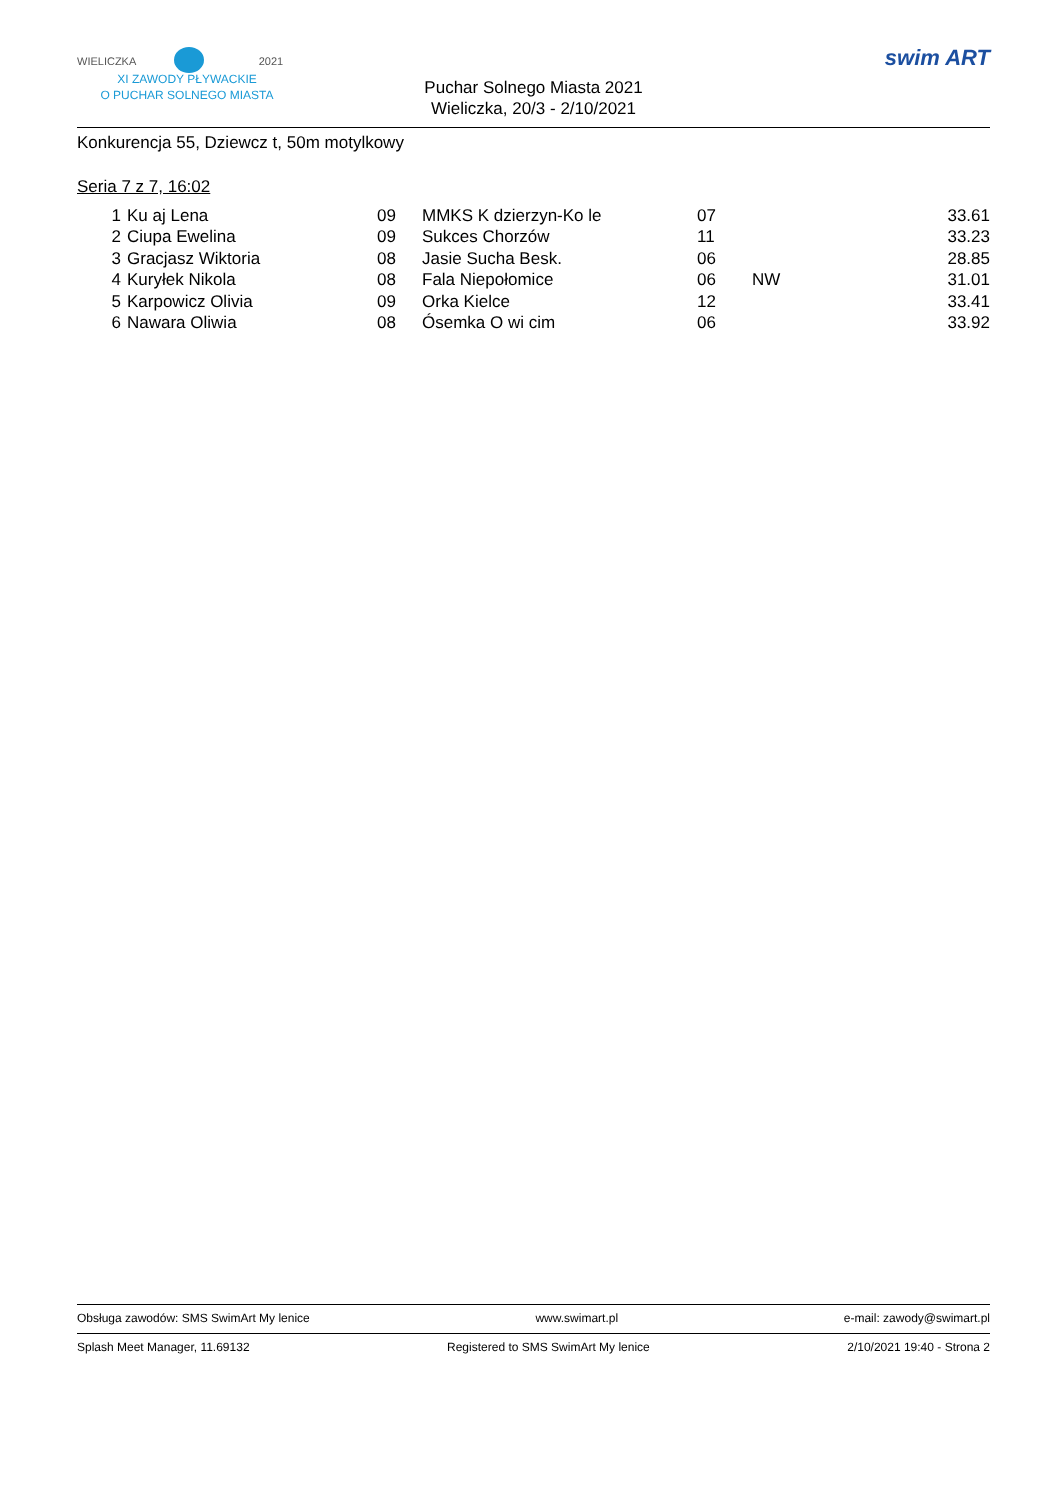WIELICZKA 2021
XI ZAWODY PŁYWACKIE
O PUCHAR SOLNEGO MIASTA
Puchar Solnego Miasta 2021
Wieliczka, 20/3 - 2/10/2021
swim ART
Konkurencja 55, Dziewcz t, 50m motylkowy
Seria 7 z 7, 16:02
| 1 | Ku aj Lena | 09 | MMKS K dzierzyn-Ko le | 07 | | 33.61 |
| 2 | Ciupa Ewelina | 09 | Sukces Chorzów | 11 | | 33.23 |
| 3 | Gracjasz Wiktoria | 08 | Jasie Sucha Besk. | 06 | | 28.85 |
| 4 | Kuryłek Nikola | 08 | Fala Niepołomice | 06 | NW | 31.01 |
| 5 | Karpowicz Olivia | 09 | Orka Kielce | 12 | | 33.41 |
| 6 | Nawara Oliwia | 08 | Ósemka O wi cim | 06 | | 33.92 |
Obsługa zawodów: SMS SwimArt My lenice www.swimart.pl e-mail: zawody@swimart.pl
Splash Meet Manager, 11.69132 Registered to SMS SwimArt My lenice 2/10/2021 19:40 - Strona 2